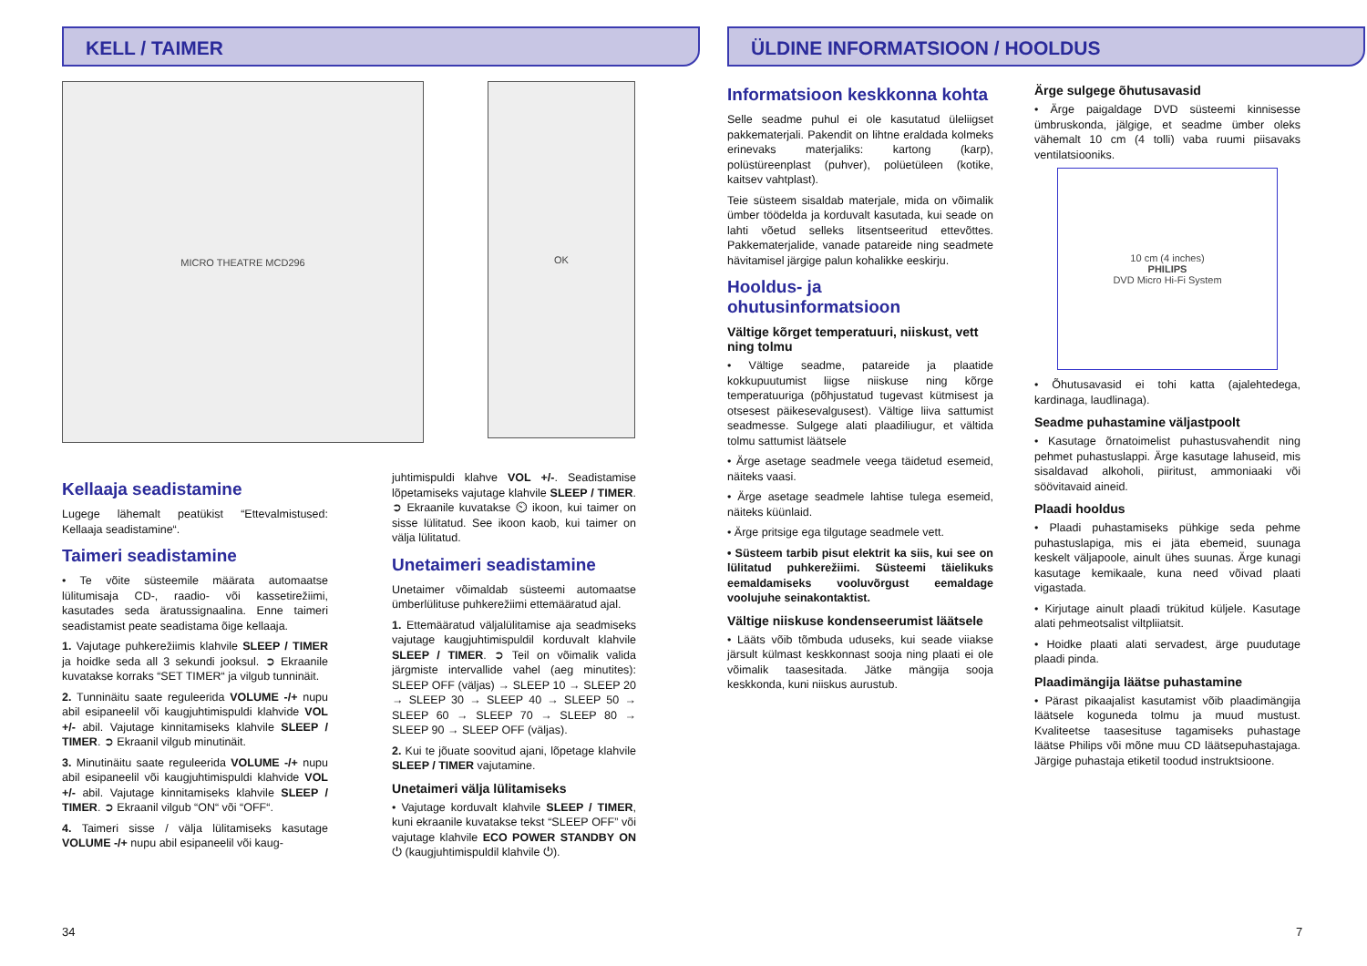KELL / TAIMER
MICRO THEATRE MCD296
OK
Kellaaja seadistamine
Lugege lähemalt peatükist “Ettevalmistused: Kellaaja seadistamine“.
Taimeri seadistamine
• Te võite süsteemile määrata automaatse lülitumisaja CD-, raadio- või kassetirežiimi, kasutades seda äratussignaalina. Enne taimeri seadistamist peate seadistama õige kellaaja.
1. Vajutage puhkerežiimis klahvile SLEEP / TIMER ja hoidke seda all 3 sekundi jooksul. ➲ Ekraanile kuvatakse korraks “SET TIMER“ ja vilgub tunninäit.
2. Tunninäitu saate reguleerida VOLUME -/+ nupu abil esipaneelil või kaugjuhtimispuldi klahvide VOL +/- abil. Vajutage kinnitamiseks klahvile SLEEP / TIMER. ➲ Ekraanil vilgub minutinäit.
3. Minutinäitu saate reguleerida VOLUME -/+ nupu abil esipaneelil või kaugjuhtimispuldi klahvide VOL +/- abil. Vajutage kinnitamiseks klahvile SLEEP / TIMER. ➲ Ekraanil vilgub “ON“ või “OFF“.
4. Taimeri sisse / välja lülitamiseks kasutage VOLUME -/+ nupu abil esipaneelil või kaug-
juhtimispuldi klahve VOL +/-. Seadistamise lõpetamiseks vajutage klahvile SLEEP / TIMER. ➲ Ekraanile kuvatakse ⏲ ikoon, kui taimer on sisse lülitatud. See ikoon kaob, kui taimer on välja lülitatud.
Unetaimeri seadistamine
Unetaimer võimaldab süsteemi automaatse ümberlülituse puhkerežiimi ettemääratud ajal.
1. Ettemääratud väljalülitamise aja seadmiseks vajutage kaugjuhtimispuldil korduvalt klahvile SLEEP / TIMER. ➲ Teil on võimalik valida järgmiste intervallide vahel (aeg minutites): SLEEP OFF (väljas) → SLEEP 10 → SLEEP 20 → SLEEP 30 → SLEEP 40 → SLEEP 50 → SLEEP 60 → SLEEP 70 → SLEEP 80 → SLEEP 90 → SLEEP OFF (väljas).
2. Kui te jõuate soovitud ajani, lõpetage klahvile SLEEP / TIMER vajutamine.
Unetaimeri välja lülitamiseks
• Vajutage korduvalt klahvile SLEEP / TIMER, kuni ekraanile kuvatakse tekst “SLEEP OFF” või vajutage klahvile ECO POWER STANDBY ON ⏻ (kaugjuhtimispuldil klahvile ⏻).
34
ÜLDINE INFORMATSIOON / HOOLDUS
Informatsioon keskkonna kohta
Selle seadme puhul ei ole kasutatud üleliigset pakkematerjali. Pakendit on lihtne eraldada kolmeks erinevaks materjaliks: kartong (karp), polüstüreenplast (puhver), polüetüleen (kotike, kaitsev vahtplast).
Teie süsteem sisaldab materjale, mida on võimalik ümber töödelda ja korduvalt kasutada, kui seade on lahti võetud selleks litsentseeritud ettevõttes. Pakkematerjalide, vanade patareide ning seadmete hävitamisel järgige palun kohalikke eeskirju.
Hooldus- ja ohutusinformatsioon
Vältige kõrget temperatuuri, niiskust, vett ning tolmu
• Vältige seadme, patareide ja plaatide kokkupuutumist liigse niiskuse ning kõrge temperatuuriga (põhjustatud tugevast kütmisest ja otsesest päikesevalgusest). Vältige liiva sattumist seadmesse. Sulgege alati plaadiliugur, et vältida tolmu sattumist läätsele
• Ärge asetage seadmele veega täidetud esemeid, näiteks vaasi.
• Ärge asetage seadmele lahtise tulega esemeid, näiteks küünlaid.
• Ärge pritsige ega tilgutage seadmele vett.
• Süsteem tarbib pisut elektrit ka siis, kui see on lülitatud puhkerežiimi. Süsteemi täielikuks eemaldamiseks vooluvõrgust eemaldage voolujuhe seinakontaktist.
Vältige niiskuse kondenseerumist läätsele
• Lääts võib tõmbuda uduseks, kui seade viiakse järsult külmast keskkonnast sooja ning plaati ei ole võimalik taasesitada. Jätke mängija sooja keskkonda, kuni niiskus aurustub.
Ärge sulgege õhutusavasid
• Ärge paigaldage DVD süsteemi kinnisesse ümbruskonda, jälgige, et seadme ümber oleks vähemalt 10 cm (4 tolli) vaba ruumi piisavaks ventilatsiooniks.
10 cm (4 inches)
PHILIPS
DVD Micro Hi-Fi System
• Õhutusavasid ei tohi katta (ajalehtedega, kardinaga, laudlinaga).
Seadme puhastamine väljastpoolt
• Kasutage õrnatoimelist puhastusvahendit ning pehmet puhastuslappi. Ärge kasutage lahuseid, mis sisaldavad alkoholi, piiritust, ammoniaaki või söövitavaid aineid.
Plaadi hooldus
• Plaadi puhastamiseks pühkige seda pehme puhastuslapiga, mis ei jäta ebemeid, suunaga keskelt väljapoole, ainult ühes suunas. Ärge kunagi kasutage kemikaale, kuna need võivad plaati vigastada.
• Kirjutage ainult plaadi trükitud küljele. Kasutage alati pehmeotsalist viltpliiatsit.
• Hoidke plaati alati servadest, ärge puudutage plaadi pinda.
Plaadimängija läätse puhastamine
• Pärast pikaajalist kasutamist võib plaadimängija läätsele koguneda tolmu ja muud mustust. Kvaliteetse taasesituse tagamiseks puhastage läätse Philips või mõne muu CD läätsepuhastajaga. Järgige puhastaja etiketil toodud instruktsioone.
7